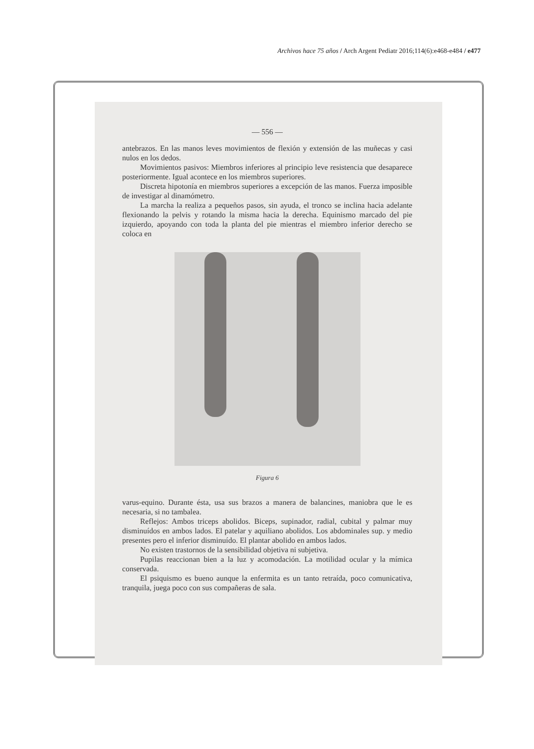Archivos hace 75 años / Arch Argent Pediatr 2016;114(6):e468-e484 / e477
— 556 —
antebrazos. En las manos leves movimientos de flexión y extensión de las muñecas y casi nulos en los dedos.
Movimientos pasivos: Miembros inferiores al principio leve resistencia que desaparece posteriormente. Igual acontece en los miembros superiores.
Discreta hipotonía en miembros superiores a excepción de las manos. Fuerza imposible de investigar al dinamómetro.
La marcha la realiza a pequeños pasos, sin ayuda, el tronco se inclina hacia adelante flexionando la pelvis y rotando la misma hacia la derecha. Equinismo marcado del pie izquierdo, apoyando con toda la planta del pie mientras el miembro inferior derecho se coloca en
Figura 6
varus-equino. Durante ésta, usa sus brazos a manera de balancines, maniobra que le es necesaria, si no tambalea.
Reflejos: Ambos triceps abolidos. Biceps, supinador, radial, cubital y palmar muy disminuídos en ambos lados. El patelar y aquiliano abolidos. Los abdominales sup. y medio presentes pero el inferior disminuído. El plantar abolido en ambos lados.
No existen trastornos de la sensibilidad objetiva ni subjetiva.
Pupilas reaccionan bien a la luz y acomodación. La motilidad ocular y la mímica conservada.
El psiquismo es bueno aunque la enfermita es un tanto retraída, poco comunicativa, tranquila, juega poco con sus compañeras de sala.